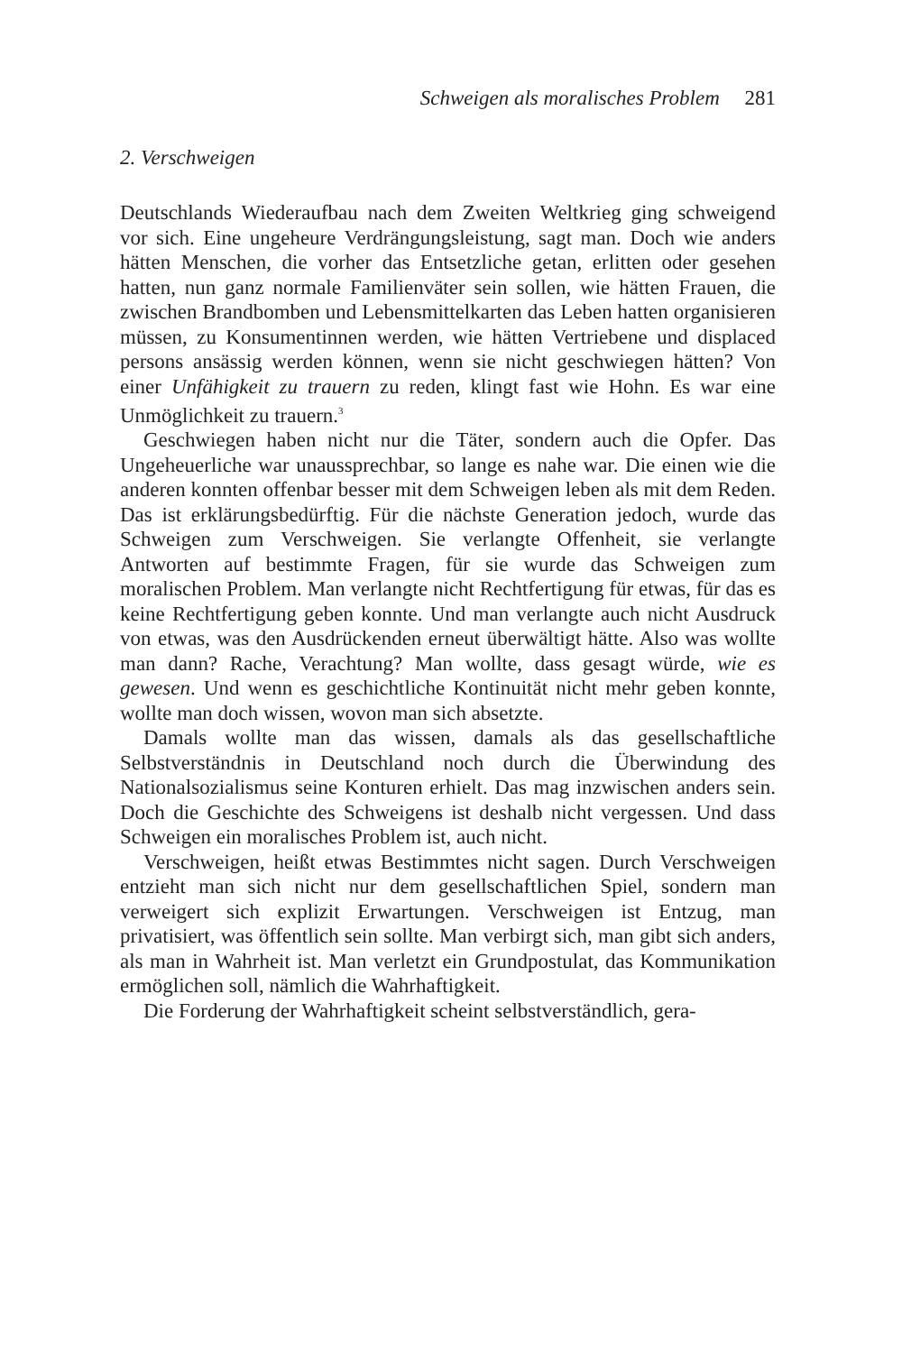Schweigen als moralisches Problem 281
2. Verschweigen
Deutschlands Wiederaufbau nach dem Zweiten Weltkrieg ging schweigend vor sich. Eine ungeheure Verdrängungsleistung, sagt man. Doch wie anders hätten Menschen, die vorher das Entsetzliche getan, erlitten oder gesehen hatten, nun ganz normale Familienväter sein sollen, wie hätten Frauen, die zwischen Brandbomben und Lebensmittelkarten das Leben hatten organisieren müssen, zu Konsumentinnen werden, wie hätten Vertriebene und displaced persons ansässig werden können, wenn sie nicht geschwiegen hätten? Von einer Unfähigkeit zu trauern zu reden, klingt fast wie Hohn. Es war eine Unmöglichkeit zu trauern.<sup>3</sup>
Geschwiegen haben nicht nur die Täter, sondern auch die Opfer. Das Ungeheuerliche war unaussprechbar, so lange es nahe war. Die einen wie die anderen konnten offenbar besser mit dem Schweigen leben als mit dem Reden. Das ist erklärungsbedürftig. Für die nächste Generation jedoch, wurde das Schweigen zum Verschweigen. Sie verlangte Offenheit, sie verlangte Antworten auf bestimmte Fragen, für sie wurde das Schweigen zum moralischen Problem. Man verlangte nicht Rechtfertigung für etwas, für das es keine Rechtfertigung geben konnte. Und man verlangte auch nicht Ausdruck von etwas, was den Ausdrückenden erneut überwältigt hätte. Also was wollte man dann? Rache, Verachtung? Man wollte, dass gesagt würde, wie es gewesen. Und wenn es geschichtliche Kontinuität nicht mehr geben konnte, wollte man doch wissen, wovon man sich absetzte.
Damals wollte man das wissen, damals als das gesellschaftliche Selbstverständnis in Deutschland noch durch die Überwindung des Nationalsozialismus seine Konturen erhielt. Das mag inzwischen anders sein. Doch die Geschichte des Schweigens ist deshalb nicht vergessen. Und dass Schweigen ein moralisches Problem ist, auch nicht.
Verschweigen, heißt etwas Bestimmtes nicht sagen. Durch Verschweigen entzieht man sich nicht nur dem gesellschaftlichen Spiel, sondern man verweigert sich explizit Erwartungen. Verschweigen ist Entzug, man privatisiert, was öffentlich sein sollte. Man verbirgt sich, man gibt sich anders, als man in Wahrheit ist. Man verletzt ein Grundpostulat, das Kommunikation ermöglichen soll, nämlich die Wahrhaftigkeit.
Die Forderung der Wahrhaftigkeit scheint selbstverständlich, gera-